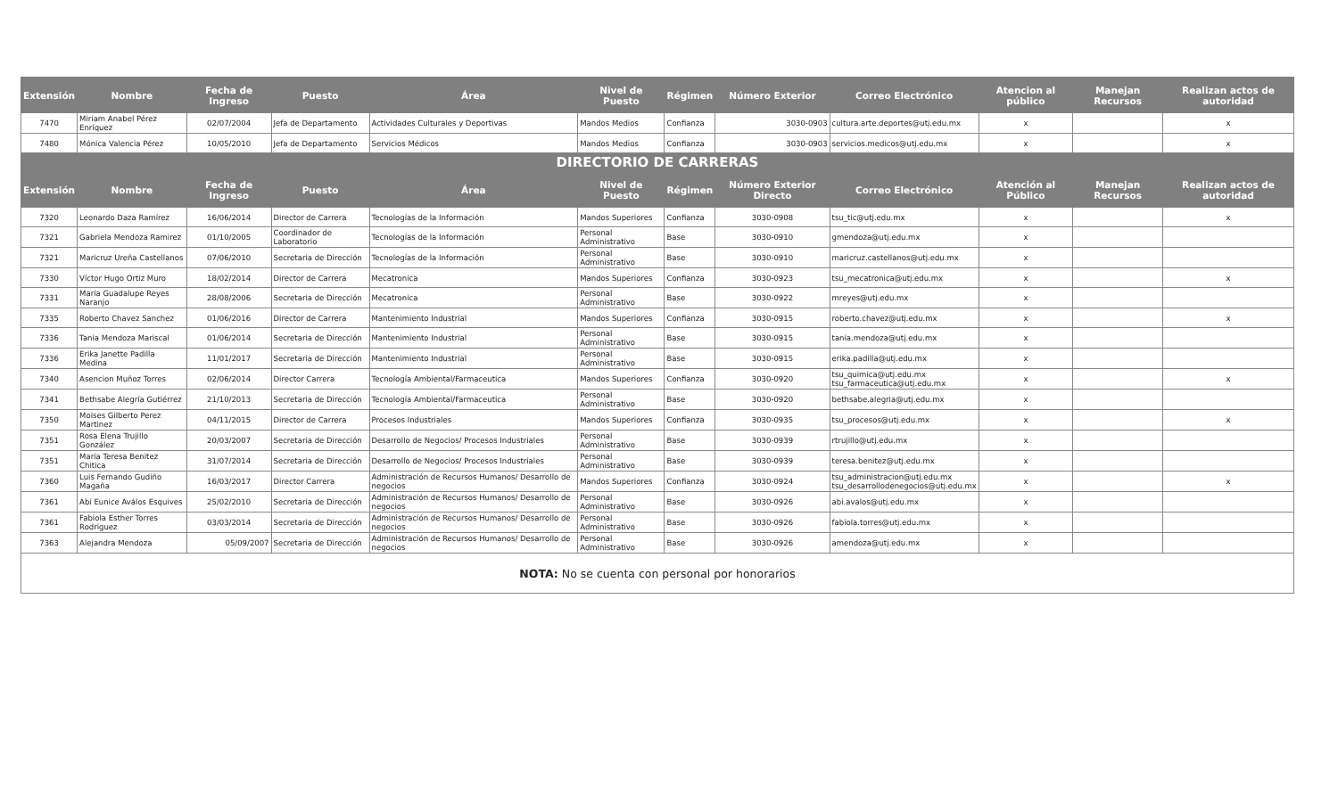| Extensión | Nombre | Fecha de Ingreso | Puesto | Área | Nivel de Puesto | Régimen | Número Exterior | Correo Electrónico | Atencion al público | Manejan Recursos | Realizan actos de autoridad |
| --- | --- | --- | --- | --- | --- | --- | --- | --- | --- | --- | --- |
| 7470 | Miriam Anabel Pérez Enríquez | 02/07/2004 | Jefa de Departamento | Actividades Culturales y Deportivas | Mandos Medios | Confianza | 3030-0903 | cultura.arte.deportes@utj.edu.mx | x | | x |
| 7480 | Mónica Valencia Pérez | 10/05/2010 | Jefa de Departamento | Servicios Médicos | Mandos Medios | Confianza | 3030-0903 | servicios.medicos@utj.edu.mx | x | | x |
| DIRECTORIO DE CARRERAS | | | | | | | | | | | |
| Extensión | Nombre | Fecha de Ingreso | Puesto | Área | Nivel de Puesto | Régimen | Número Exterior Directo | Correo Electrónico | Atención al Público | Manejan Recursos | Realizan actos de autoridad |
| 7320 | Leonardo Daza Ramírez | 16/06/2014 | Director de Carrera | Tecnologías de la Información | Mandos Superiores | Confianza | 3030-0908 | tsu_tic@utj.edu.mx | x | | x |
| 7321 | Gabriela Mendoza Ramirez | 01/10/2005 | Coordinador de Laboratorio | Tecnologías de la Información | Personal Administrativo | Base | 3030-0910 | gmendoza@utj.edu.mx | x | | |
| 7321 | Maricruz Ureña Castellanos | 07/06/2010 | Secretaria de Dirección | Tecnologías de la Información | Personal Administrativo | Base | 3030-0910 | maricruz.castellanos@utj.edu.mx | x | | |
| 7330 | Víctor Hugo Ortiz Muro | 18/02/2014 | Director de Carrera | Mecatronica | Mandos Superiores | Confianza | 3030-0923 | tsu_mecatronica@utj.edu.mx | x | | x |
| 7331 | María Guadalupe Reyes Naranjo | 28/08/2006 | Secretaria de Dirección | Mecatronica | Personal Administrativo | Base | 3030-0922 | mreyes@utj.edu.mx | x | | |
| 7335 | Roberto Chavez Sanchez | 01/06/2016 | Director de Carrera | Mantenimiento Industrial | Mandos Superiores | Confianza | 3030-0915 | roberto.chavez@utj.edu.mx | x | | x |
| 7336 | Tania Mendoza Mariscal | 01/06/2014 | Secretaria de Dirección | Mantenimiento Industrial | Personal Administrativo | Base | 3030-0915 | tania.mendoza@utj.edu.mx | x | | |
| 7336 | Erika Janette Padilla Medina | 11/01/2017 | Secretaria de Dirección | Mantenimiento Industrial | Personal Administrativo | Base | 3030-0915 | erika.padilla@utj.edu.mx | x | | |
| 7340 | Asencion Muñoz Torres | 02/06/2014 | Director Carrera | Tecnología Ambiental/Farmaceutica | Mandos Superiores | Confianza | 3030-0920 | tsu_quimica@utj.edu.mx tsu_farmaceutica@utj.edu.mx | x | | x |
| 7341 | Bethsabe Alegría Gutiérrez | 21/10/2013 | Secretaria de Dirección | Tecnología Ambiental/Farmaceutica | Personal Administrativo | Base | 3030-0920 | bethsabe.alegria@utj.edu.mx | x | | |
| 7350 | Moises Gilberto Perez Martinez | 04/11/2015 | Director de Carrera | Procesos Industriales | Mandos Superiores | Confianza | 3030-0935 | tsu_procesos@utj.edu.mx | x | | x |
| 7351 | Rosa Elena Trujillo González | 20/03/2007 | Secretaria de Dirección | Desarrollo de Negocios/ Procesos Industriales | Personal Administrativo | Base | 3030-0939 | rtrujillo@utj.edu.mx | x | | |
| 7351 | Maria Teresa Benitez Chitica | 31/07/2014 | Secretaria de Dirección | Desarrollo de Negocios/ Procesos Industriales | Personal Administrativo | Base | 3030-0939 | teresa.benitez@utj.edu.mx | x | | |
| 7360 | Luis Fernando Gudiño Magaña | 16/03/2017 | Director Carrera | Administración de Recursos Humanos/ Desarrollo de negocios | Mandos Superiores | Confianza | 3030-0924 | tsu_administracion@utj.edu.mx tsu_desarrollodenegocios@utj.edu.mx | x | | x |
| 7361 | Abi Eunice Aválos Esquives | 25/02/2010 | Secretaria de Dirección | Administración de Recursos Humanos/ Desarrollo de negocios | Personal Administrativo | Base | 3030-0926 | abi.avalos@utj.edu.mx | x | | |
| 7361 | Fabiola Esther Torres Rodriguez | 03/03/2014 | Secretaria de Dirección | Administración de Recursos Humanos/ Desarrollo de negocios | Personal Administrativo | Base | 3030-0926 | fabiola.torres@utj.edu.mx | x | | |
| 7363 | Alejandra Mendoza | 05/09/2007 | Secretaria de Dirección | Administración de Recursos Humanos/ Desarrollo de negocios | Personal Administrativo | Base | 3030-0926 | amendoza@utj.edu.mx | x | | |
| NOTA: No se cuenta con personal por honorarios | | | | | | | | | | | |